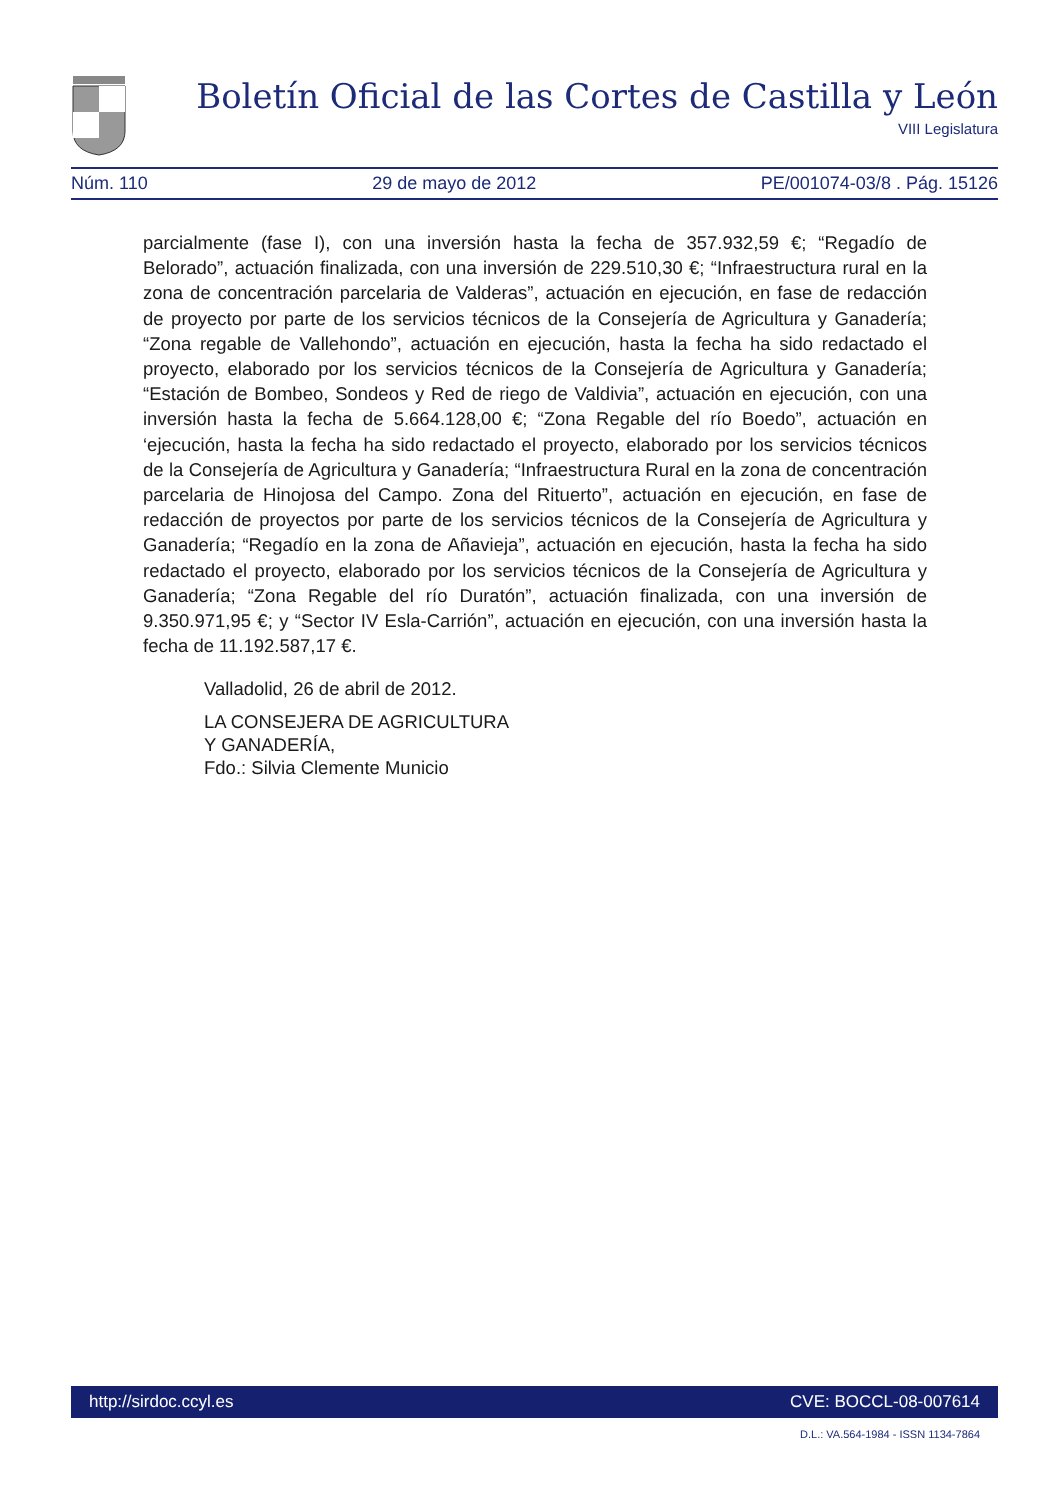Boletín Oficial de las Cortes de Castilla y León
VIII Legislatura
Núm. 110 29 de mayo de 2012 PE/001074-03/8 . Pág. 15126
parcialmente (fase I), con una inversión hasta la fecha de 357.932,59 €; “Regadío de Belorado”, actuación finalizada, con una inversión de 229.510,30 €; “Infraestructura rural en la zona de concentración parcelaria de Valderas”, actuación en ejecución, en fase de redacción de proyecto por parte de los servicios técnicos de la Consejería de Agricultura y Ganadería; “Zona regable de Vallehondo”, actuación en ejecución, hasta la fecha ha sido redactado el proyecto, elaborado por los servicios técnicos de la Consejería de Agricultura y Ganadería; “Estación de Bombeo, Sondeos y Red de riego de Valdivia”, actuación en ejecución, con una inversión hasta la fecha de 5.664.128,00 €; “Zona Regable del río Boedo”, actuación en ‘ejecución, hasta la fecha ha sido redactado el proyecto, elaborado por los servicios técnicos de la Consejería de Agricultura y Ganadería; “Infraestructura Rural en la zona de concentración parcelaria de Hinojosa del Campo. Zona del Rituerto”, actuación en ejecución, en fase de redacción de proyectos por parte de los servicios técnicos de la Consejería de Agricultura y Ganadería; “Regadío en la zona de Añavieja”, actuación en ejecución, hasta la fecha ha sido redactado el proyecto, elaborado por los servicios técnicos de la Consejería de Agricultura y Ganadería; “Zona Regable del río Duratón”, actuación finalizada, con una inversión de 9.350.971,95 €; y “Sector IV Esla-Carrión”, actuación en ejecución, con una inversión hasta la fecha de 11.192.587,17 €.
Valladolid, 26 de abril de 2012.
LA CONSEJERA DE AGRICULTURA
Y GANADERÍA,
Fdo.: Silvia Clemente Municio
http://sirdoc.ccyl.es CVE: BOCCL-08-007614
D.L.: VA.564-1984 - ISSN 1134-7864